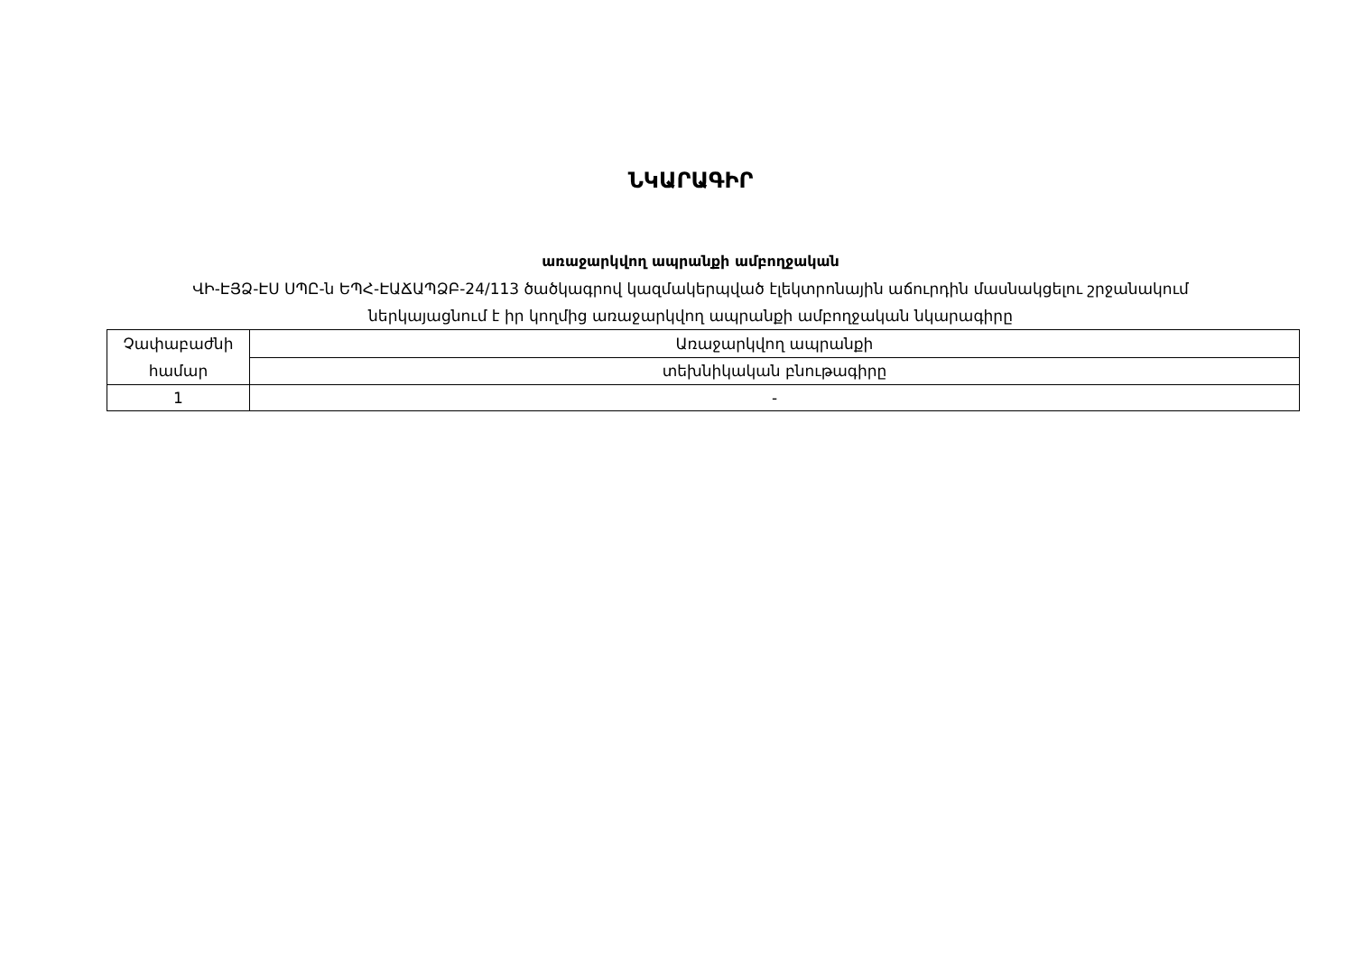ՆԿԱՐԱԳԻՐ
առաջարկվող ապրանքի ամբողջական
ՎԻ-ԷՅՁ-ԷՍ ՍՊԸ-ն ԵՊՀ-ԷԱՃԱՊՁԲ-24/113 ծածկագրով կազմակերպված էլեկտրոնային աճուրդին մասնակցելու շրջանակում
ներկայացնում է իր կողմից առաջարկվող ապրանքի ամբողջական նկարագիրը
| Չափաբաժնի համար | Առաջարկվող ապրանքի |
| | տեխնիկական բնութագիրը |
| 1 | - |